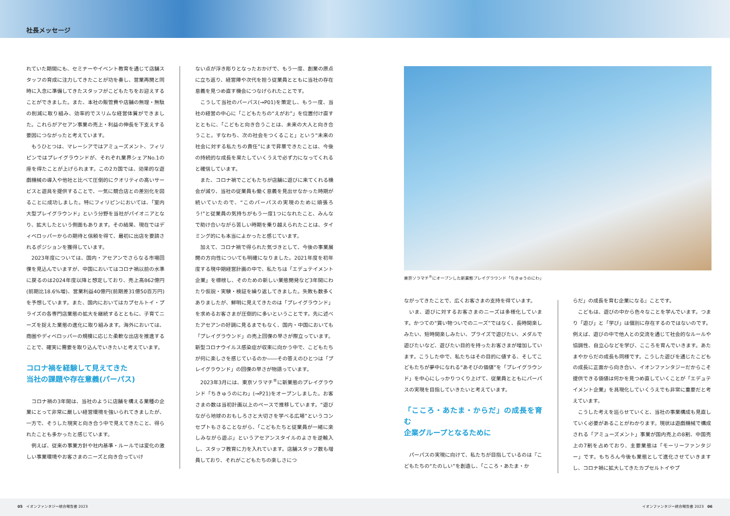社長メッセージ
れていた期間にも、セミナーやイベント教育を通じて店舗スタッフの育成に注力してきたことが功を奏し、営業再開と同時に入念に準備してきたスタッフがこどもたちをお迎えすることができました。また、本社の販管費や店舗の無理・無駄の削減に取り組み、効率的でスリムな経営体質ができました。これらがアセアン事業の売上・利益の伸長を下支えする要因につながったと考えています。
もうひとつは、マレーシアではアミューズメント、フィリピンではプレイグラウンドが、それぞれ業界シェアNo.1の座を得たことが上げられます。この2カ国では、効果的な遊戯機械の導入や他社と比べて圧倒的にクオリティの高いサービスと遊具を提供することで、一気に競合店との差別化を図ることに成功しました。特にフィリピンにおいては、「室内大型プレイグラウンド」という分野を当社がパイオニアとなり、拡大したという側面もあります。その結果、現在ではディベロッパーからの期待と信頼を得て、最初に出店を要請されるポジションを獲得しています。
2023年度については、国内・アセアンでさらなる市場回復を見込んでいますが、中国においてはコロナ禍以前の水準に戻るのは2024年度以降と想定しており、売上高862億円(前期比18.6%増)、営業利益40億円(前期差31億50百万円)を予想しています。また、国内においてはカプセルトイ・プライズの各専門店業態の拡大を継続するとともに、子育てニーズを捉えた業態の進化に取り組みます。海外においては、商圏やディベロッパーの規模に応じた柔軟な出店を推進することで、確実に需要を取り込んでいきたいと考えています。
コロナ禍を経験して見えてきた
当社の課題や存在意義(パーパス)
コロナ禍の3年間は、当社のように店舗を構える業種の企業にとって非常に厳しい経営環境を強いられてきましたが、一方で、そうした現実と向き合う中で見えてきたこと、得られたことも多かったと感じています。
例えば、従来の事業方針や社内基準・ルールでは変化の激しい事業環境やお客さまのニーズと向き合っていけ
ない点が浮き彫りとなったおかげで、もう一度、創業の原点に立ち返り、経営陣や次代を担う従業員とともに当社の存在意義を見つめ直す機会につなげられたことです。
こうして当社のパーパス(→P01)を策定し、もう一度、当社の経営の中心に「こどもたちの“えがお”」を位置付け直すとともに、「こどもと向き合うことは、未来の大人と向き合うこと。すなわち、次の社会をつくること」という“未来の社会に対する私たちの責任”にまで昇華できたことは、今後の持続的な成長を果たしていくうえで必ず力になってくれると確信しています。
また、コロナ禍でこどもたちが店舗に遊びに来てくれる機会が減り、当社の従業員も働く意義を見出せなかった時期が続いていたので、“このパーパスの実現のために頑張ろう!”と従業員の気持ちがもう一度1つになれたこと、みんなで助け合いながら苦しい時期を乗り越えられたことは、タイミング的にも本当によかったと感じています。
加えて、コロナ禍で得られた気づきとして、今後の事業展開の方向性についても明確になりました。2021年度を初年度する現中期経営計画の中で、私たちは「エデュテイメント企業」を標榜し、そのための新しい業態開発など3年間にわたり仮説・実験・検証を繰り返してきました。失敗も数多くありましたが、鮮明に見えてきたのは「プレイグラウンド」を求めるお客さまが圧倒的に多いということです。先に述べたアセアンの好調に見るまでもなく、国内・中国においても「プレイグラウンド」の売上回復の早さが際立っています。新型コロナウイルス感染症が収束に向かう中で、こどもたちが何に楽しさを感じているのか――その答えのひとつは「プレイグラウンド」の回復の早さが物語っています。
2023年3月には、東京ソラマチ<sup>®</sup>に新業態のプレイグラウンド「ちきゅうのにわ」(→P21)をオープンしました。お客さまの数は当初計画以上のペースで推移しています。“遊びながら地球のおもしろさと大切さを学べる広場”というコンセプトもさることながら、「こどもたちと従業員が一緒に楽しみながら遊ぶ」というアセアンスタイルのよさを逆輸入し、スタッフ教育に力を入れています。店舗スタッフ数も増員しており、それがこどもたちの楽しさにつ
東京ソラマチ<sup>®</sup>にオープンした新業態プレイグラウンド「ちきゅうのにわ」
ながってきたことで、広くお客さまの支持を得ています。
いま、遊びに対するお客さまのニーズは多様化しています。かつての“買い物ついでのニーズ”ではなく、長時間楽しみたい、短時間楽しみたい、プライズで遊びたい、メダルで遊びたいなど、遊びたい目的を持ったお客さまが増加しています。こうした中で、私たちはその目的に値する、そしてこどもたちが夢中になれる“あそびの価値”を「プレイグラウンド」を中心にしっかりつくり上げて、従業員とともにパーパスの実現を目指していきたいと考えています。
「こころ・あたま・からだ」の成長を育む
企業グループとなるために
パーパスの実現に向けて、私たちが目指しているのは『こどもたちの“たのしい”を創造し、「こころ・あたま・か
らだ」の成長を育む企業になる』ことです。
こどもは、遊びの中から色々なことを学んでいます。つまり「遊び」と「学び」は個別に存在するのではないのです。例えば、遊びの中で他人との交流を通じて社会的なルールや協調性、自立心などを学び、こころを育んでいきます。あたまやからだの成長も同様です。こうした遊びを通じたこどもの成長に正面から向き合い、イオンファンタジーだからこそ提供できる価値は何かを見つめ直していくことが「エデュテイメント企業」を具現化していくうえでも非常に重要だと考えています。
こうした考えを巡らせていくと、当社の事業構成も見直していく必要があることがわかります。現状は遊戯機械で構成される「アミューズメント」事業が国内売上の8割、中国売上の7割を占めており、主要業態は「モーリーファンタジー」です。もちろん今後も業態として進化させていきますし、コロナ禍に拡大してきたカプセルトイやプ
05　イオンファンタジー統合報告書 2023 イオンファンタジー統合報告書 2023　06